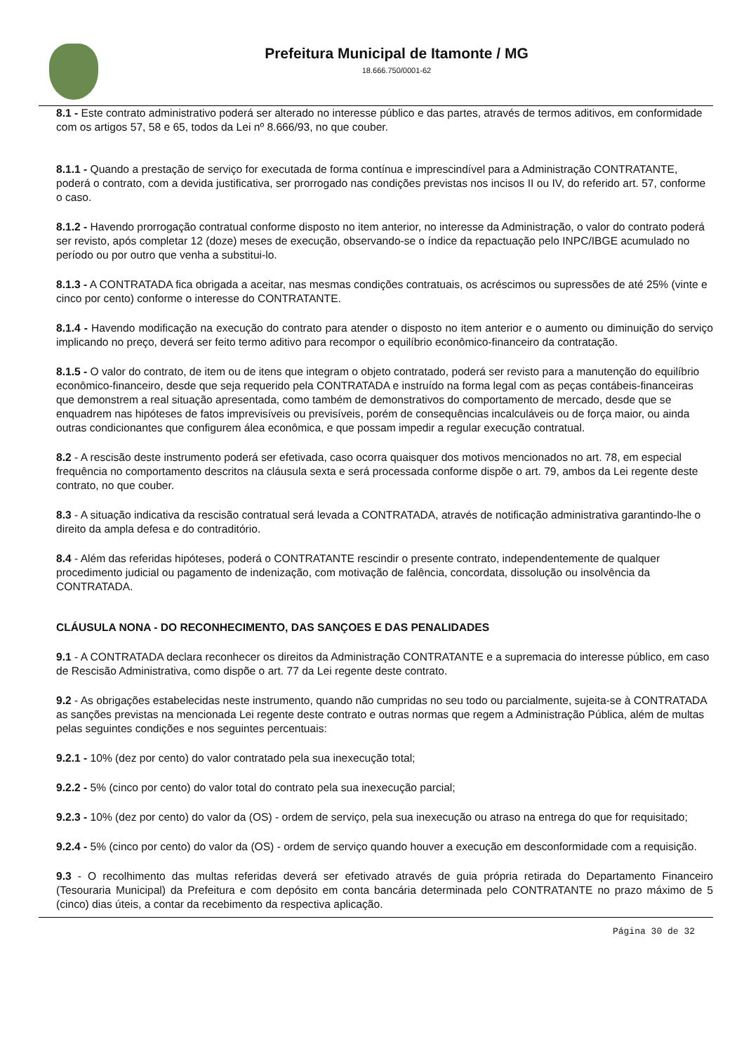Prefeitura Municipal de Itamonte / MG
18.666.750/0001-62
8.1 - Este contrato administrativo poderá ser alterado no interesse público e das partes, através de termos aditivos, em conformidade com os artigos 57, 58 e 65, todos da Lei nº 8.666/93, no que couber.
8.1.1 - Quando a prestação de serviço for executada de forma contínua e imprescindível para a Administração CONTRATANTE, poderá o contrato, com a devida justificativa, ser prorrogado nas condições previstas nos incisos II ou IV, do referido art. 57, conforme o caso.
8.1.2 - Havendo prorrogação contratual conforme disposto no item anterior, no interesse da Administração, o valor do contrato poderá ser revisto, após completar 12 (doze) meses de execução, observando-se o índice da repactuação pelo INPC/IBGE acumulado no período ou por outro que venha a substitui-lo.
8.1.3 - A CONTRATADA fica obrigada a aceitar, nas mesmas condições contratuais, os acréscimos ou supressões de até 25% (vinte e cinco por cento) conforme o interesse do CONTRATANTE.
8.1.4 - Havendo modificação na execução do contrato para atender o disposto no item anterior e o aumento ou diminuição do serviço implicando no preço, deverá ser feito termo aditivo para recompor o equilíbrio econômico-financeiro da contratação.
8.1.5 - O valor do contrato, de item ou de itens que integram o objeto contratado, poderá ser revisto para a manutenção do equilíbrio econômico-financeiro, desde que seja requerido pela CONTRATADA e instruído na forma legal com as peças contábeis-financeiras que demonstrem a real situação apresentada, como também de demonstrativos do comportamento de mercado, desde que se enquadrem nas hipóteses de fatos imprevisíveis ou previsíveis, porém de consequências incalculáveis ou de força maior, ou ainda outras condicionantes que configurem álea econômica, e que possam impedir a regular execução contratual.
8.2 - A rescisão deste instrumento poderá ser efetivada, caso ocorra quaisquer dos motivos mencionados no art. 78, em especial frequência no comportamento descritos na cláusula sexta e será processada conforme dispõe o art. 79, ambos da Lei regente deste contrato, no que couber.
8.3 - A situação indicativa da rescisão contratual será levada a CONTRATADA, através de notificação administrativa garantindo-lhe o direito da ampla defesa e do contraditório.
8.4 - Além das referidas hipóteses, poderá o CONTRATANTE rescindir o presente contrato, independentemente de qualquer procedimento judicial ou pagamento de indenização, com motivação de falência, concordata, dissolução ou insolvência da CONTRATADA.
CLÁUSULA NONA - DO RECONHECIMENTO, DAS SANÇOES E DAS PENALIDADES
9.1 - A CONTRATADA declara reconhecer os direitos da Administração CONTRATANTE e a supremacia do interesse público, em caso de Rescisão Administrativa, como dispõe o art. 77 da Lei regente deste contrato.
9.2 - As obrigações estabelecidas neste instrumento, quando não cumpridas no seu todo ou parcialmente, sujeita-se à CONTRATADA as sanções previstas na mencionada Lei regente deste contrato e outras normas que regem a Administração Pública, além de multas pelas seguintes condições e nos seguintes percentuais:
9.2.1 - 10% (dez por cento) do valor contratado pela sua inexecução total;
9.2.2 - 5% (cinco por cento) do valor total do contrato pela sua inexecução parcial;
9.2.3 - 10% (dez por cento) do valor da (OS) - ordem de serviço, pela sua inexecução ou atraso na entrega do que for requisitado;
9.2.4 - 5% (cinco por cento) do valor da (OS) - ordem de serviço quando houver a execução em desconformidade com a requisição.
9.3 - O recolhimento das multas referidas deverá ser efetivado através de guia própria retirada do Departamento Financeiro (Tesouraria Municipal) da Prefeitura e com depósito em conta bancária determinada pelo CONTRATANTE no prazo máximo de 5 (cinco) dias úteis, a contar da recebimento da respectiva aplicação.
Página 30 de 32